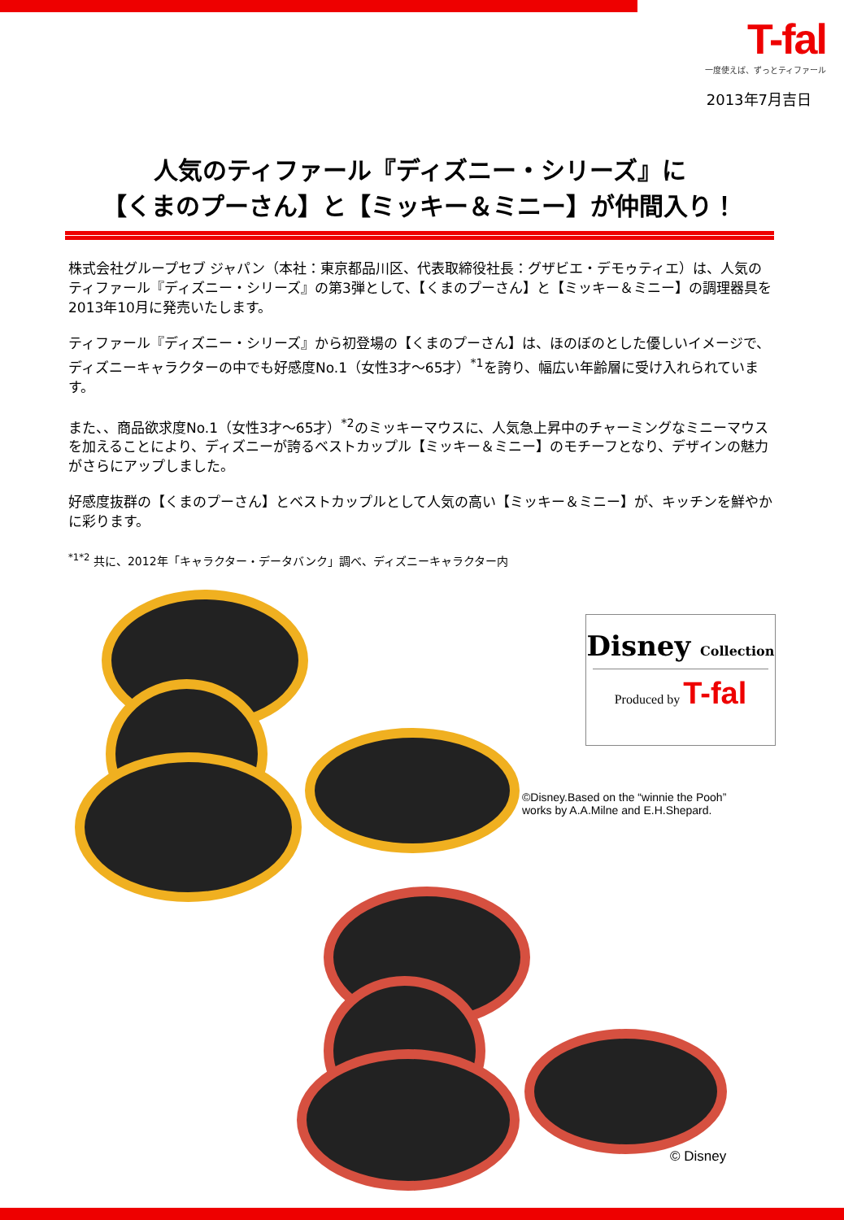T-fal
一度使えば、ずっとティファール
2013年7月吉日
人気のティファール『ディズニー・シリーズ』に
【くまのプーさん】と【ミッキー＆ミニー】が仲間入り！
株式会社グループセブ ジャパン（本社：東京都品川区、代表取締役社長：グザビエ・デモゥティエ）は、人気のティファール『ディズニー・シリーズ』の第3弾として、【くまのプーさん】と【ミッキー＆ミニー】の調理器具を2013年10月に発売いたします。
ティファール『ディズニー・シリーズ』から初登場の【くまのプーさん】は、ほのぼのとした優しいイメージで、ディズニーキャラクターの中でも好感度No.1（女性3才～65才）<sup>*1</sup>を誇り、幅広い年齢層に受け入れられています。
また、、商品欲求度No.1（女性3才～65才）<sup>*2</sup>のミッキーマウスに、人気急上昇中のチャーミングなミニーマウスを加えることにより、ディズニーが誇るベストカップル【ミッキー＆ミニー】のモチーフとなり、デザインの魅力がさらにアップしました。
好感度抜群の【くまのプーさん】とベストカップルとして人気の高い【ミッキー＆ミニー】が、キッチンを鮮やかに彩ります。
<sup>*1*2</sup> 共に、2012年「キャラクター・データバンク」調べ、ディズニーキャラクター内
Disney Collection
Produced by T-fal
©Disney.Based on the “winnie the Pooh”
works by A.A.Milne and E.H.Shepard.
© Disney